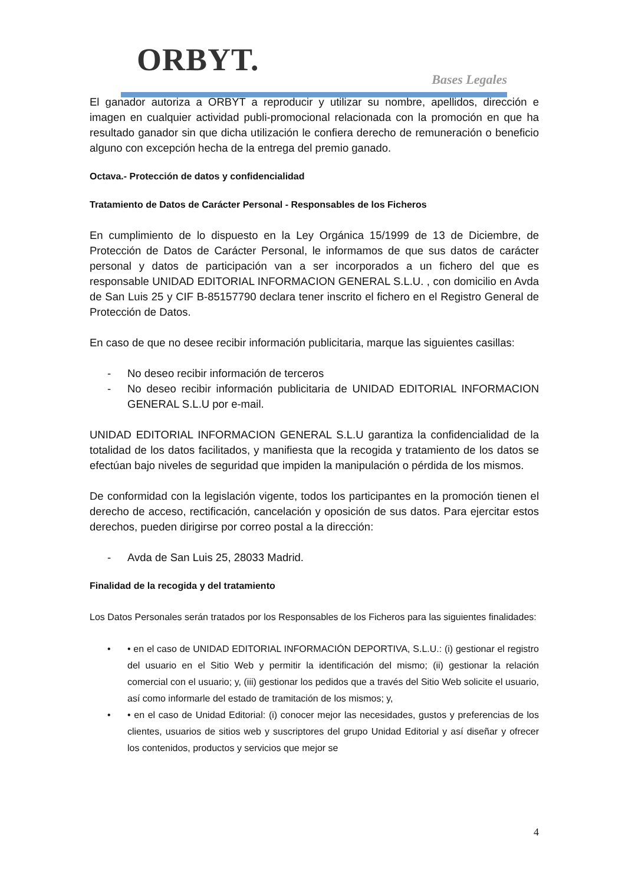ORBYT.
Bases Legales
El ganador autoriza a ORBYT a reproducir y utilizar su nombre, apellidos, dirección e imagen en cualquier actividad publi-promocional relacionada con la promoción en que ha resultado ganador sin que dicha utilización le confiera derecho de remuneración o beneficio alguno con excepción hecha de la entrega del premio ganado.
Octava.- Protección de datos y confidencialidad
Tratamiento de Datos de Carácter Personal - Responsables de los Ficheros
En cumplimiento de lo dispuesto en la Ley Orgánica 15/1999 de 13 de Diciembre, de Protección de Datos de Carácter Personal, le informamos de que sus datos de carácter personal y datos de participación van a ser incorporados a un fichero del que es responsable UNIDAD EDITORIAL INFORMACION GENERAL S.L.U. , con domicilio en Avda de San Luis 25 y CIF B-85157790 declara tener inscrito el fichero en el Registro General de Protección de Datos.
En caso de que no desee recibir información publicitaria, marque las siguientes casillas:
- No deseo recibir información de terceros
- No deseo recibir información publicitaria de UNIDAD EDITORIAL INFORMACION GENERAL S.L.U por e-mail.
UNIDAD EDITORIAL INFORMACION GENERAL S.L.U garantiza la confidencialidad de la totalidad de los datos facilitados, y manifiesta que la recogida y tratamiento de los datos se efectúan bajo niveles de seguridad que impiden la manipulación o pérdida de los mismos.
De conformidad con la legislación vigente, todos los participantes en la promoción tienen el derecho de acceso, rectificación, cancelación y oposición de sus datos. Para ejercitar estos derechos, pueden dirigirse por correo postal a la dirección:
- Avda de San Luis 25, 28033 Madrid.
Finalidad de la recogida y del tratamiento
Los Datos Personales serán tratados por los Responsables de los Ficheros para las siguientes finalidades:
• • en el caso de UNIDAD EDITORIAL INFORMACIÓN DEPORTIVA, S.L.U.: (i) gestionar el registro del usuario en el Sitio Web y permitir la identificación del mismo; (ii) gestionar la relación comercial con el usuario; y, (iii) gestionar los pedidos que a través del Sitio Web solicite el usuario, así como informarle del estado de tramitación de los mismos; y,
• • en el caso de Unidad Editorial: (i) conocer mejor las necesidades, gustos y preferencias de los clientes, usuarios de sitios web y suscriptores del grupo Unidad Editorial y así diseñar y ofrecer los contenidos, productos y servicios que mejor se
4